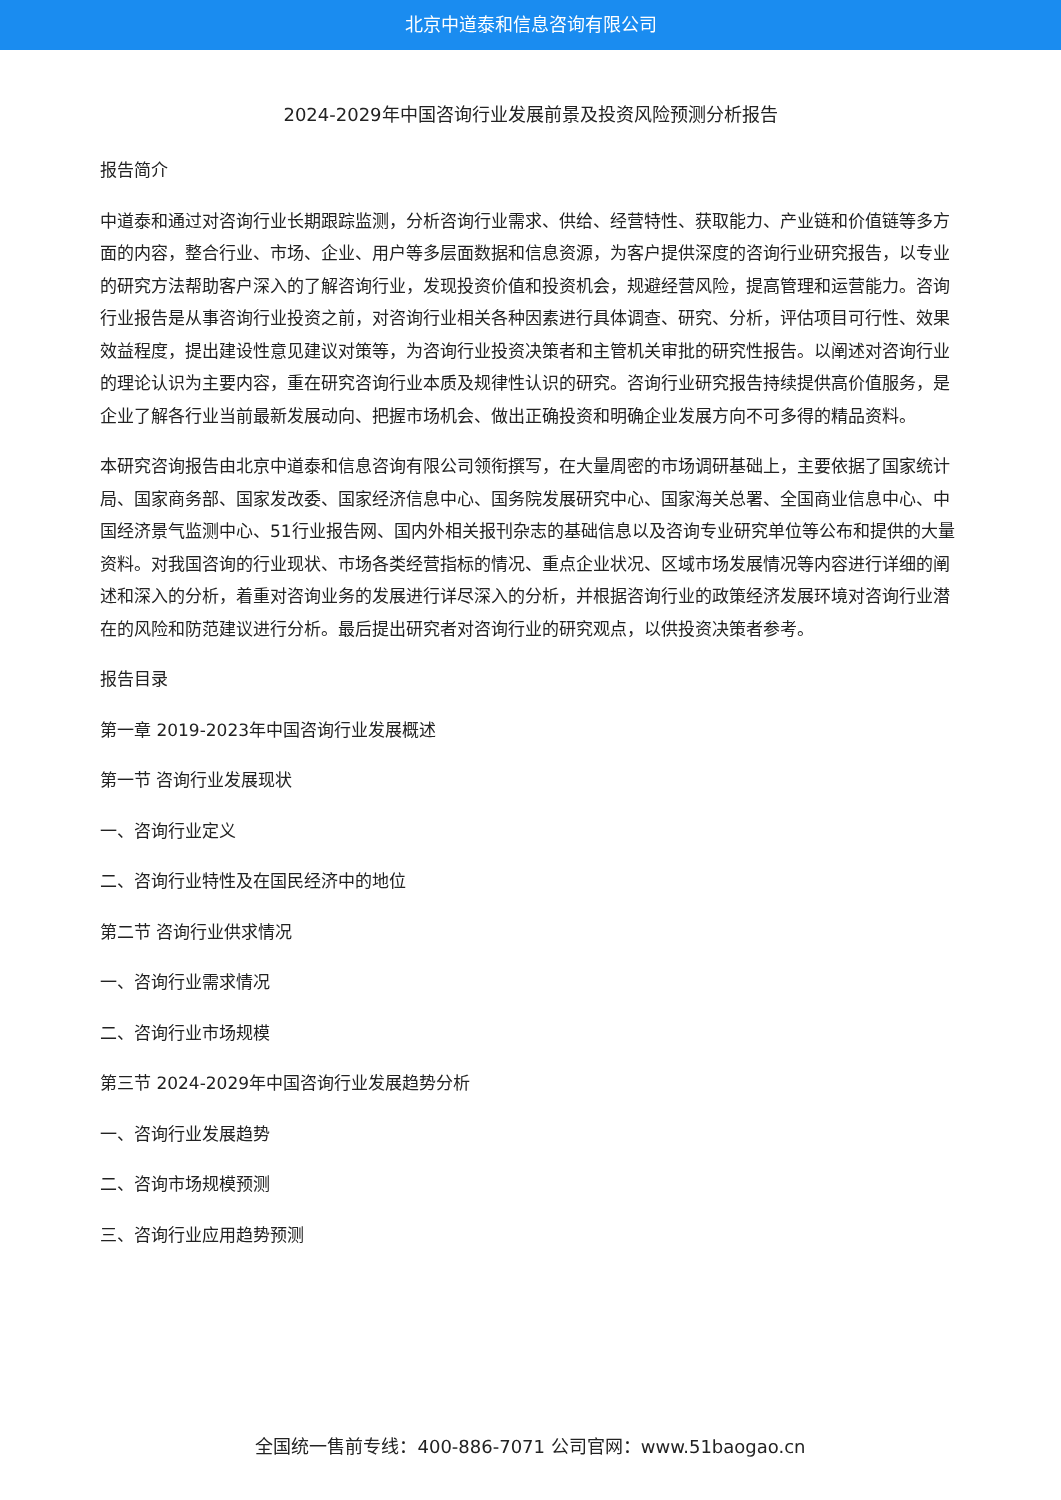北京中道泰和信息咨询有限公司
2024-2029年中国咨询行业发展前景及投资风险预测分析报告
报告简介
中道泰和通过对咨询行业长期跟踪监测，分析咨询行业需求、供给、经营特性、获取能力、产业链和价值链等多方面的内容，整合行业、市场、企业、用户等多层面数据和信息资源，为客户提供深度的咨询行业研究报告，以专业的研究方法帮助客户深入的了解咨询行业，发现投资价值和投资机会，规避经营风险，提高管理和运营能力。咨询行业报告是从事咨询行业投资之前，对咨询行业相关各种因素进行具体调查、研究、分析，评估项目可行性、效果效益程度，提出建设性意见建议对策等，为咨询行业投资决策者和主管机关审批的研究性报告。以阐述对咨询行业的理论认识为主要内容，重在研究咨询行业本质及规律性认识的研究。咨询行业研究报告持续提供高价值服务，是企业了解各行业当前最新发展动向、把握市场机会、做出正确投资和明确企业发展方向不可多得的精品资料。
本研究咨询报告由北京中道泰和信息咨询有限公司领衔撰写，在大量周密的市场调研基础上，主要依据了国家统计局、国家商务部、国家发改委、国家经济信息中心、国务院发展研究中心、国家海关总署、全国商业信息中心、中国经济景气监测中心、51行业报告网、国内外相关报刊杂志的基础信息以及咨询专业研究单位等公布和提供的大量资料。对我国咨询的行业现状、市场各类经营指标的情况、重点企业状况、区域市场发展情况等内容进行详细的阐述和深入的分析，着重对咨询业务的发展进行详尽深入的分析，并根据咨询行业的政策经济发展环境对咨询行业潜在的风险和防范建议进行分析。最后提出研究者对咨询行业的研究观点，以供投资决策者参考。
报告目录
第一章 2019-2023年中国咨询行业发展概述
第一节 咨询行业发展现状
一、咨询行业定义
二、咨询行业特性及在国民经济中的地位
第二节 咨询行业供求情况
一、咨询行业需求情况
二、咨询行业市场规模
第三节 2024-2029年中国咨询行业发展趋势分析
一、咨询行业发展趋势
二、咨询市场规模预测
三、咨询行业应用趋势预测
全国统一售前专线：400-886-7071 公司官网：www.51baogao.cn